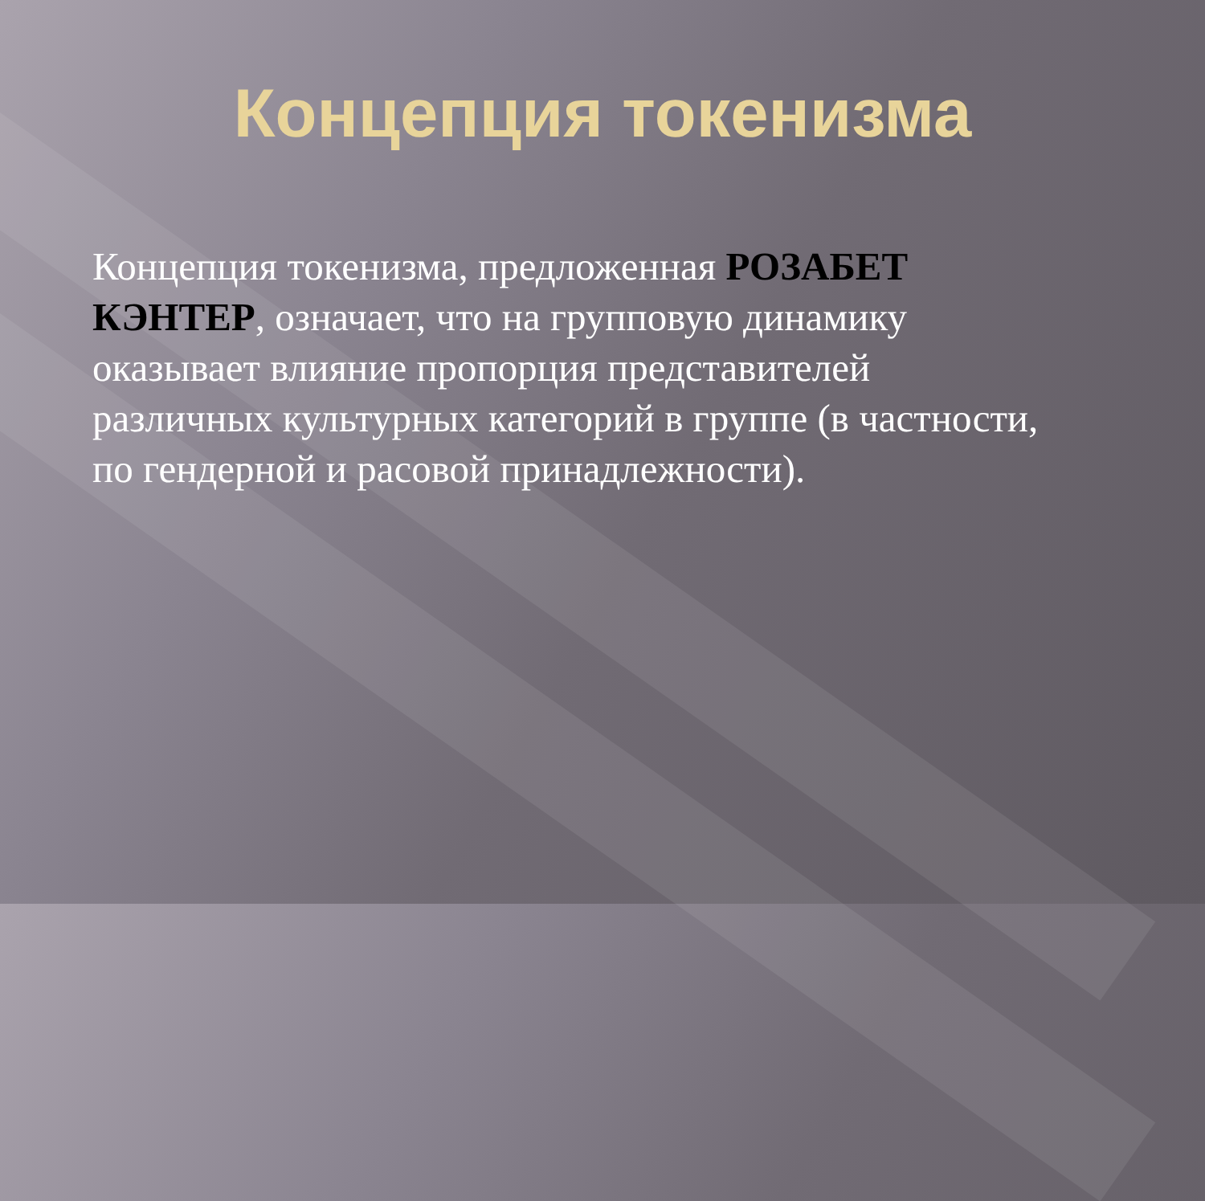Концепция токенизма
Концепция токенизма, предложенная РОЗАБЕТ КЭНТЕР, означает, что на групповую динамику оказывает влияние пропорция представителей различных культурных категорий в группе (в частности, по гендерной и расовой принадлежности).